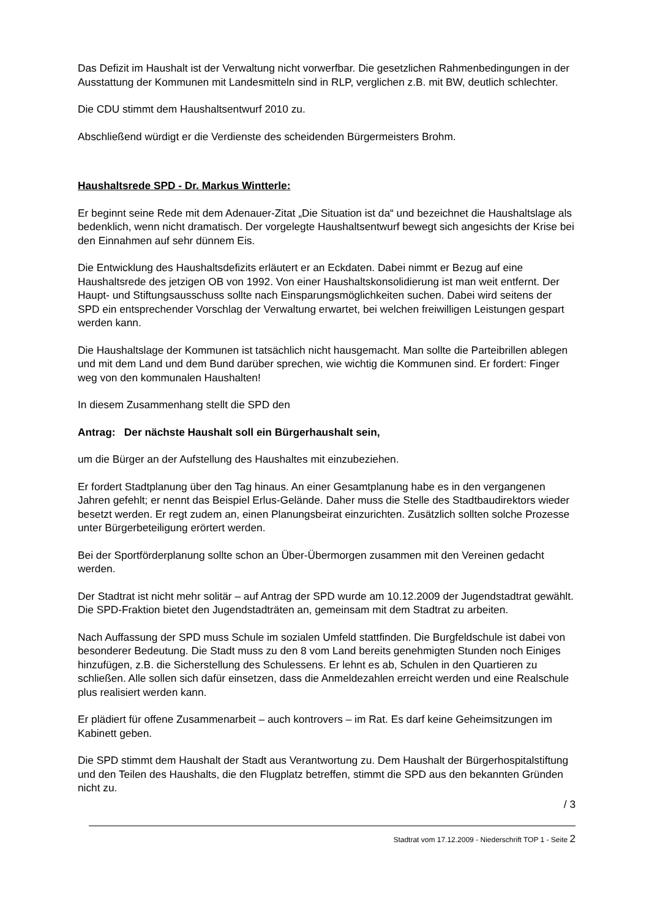Das Defizit im Haushalt ist der Verwaltung nicht vorwerfbar. Die gesetzlichen Rahmenbedingungen in der Ausstattung der Kommunen mit Landesmitteln sind in RLP, verglichen z.B. mit BW, deutlich schlechter.
Die CDU stimmt dem Haushaltsentwurf 2010 zu.
Abschließend würdigt er die Verdienste des scheidenden Bürgermeisters Brohm.
Haushaltsrede SPD - Dr. Markus Wintterle:
Er beginnt seine Rede mit dem Adenauer-Zitat „Die Situation ist da“ und bezeichnet die Haushaltslage als bedenklich, wenn nicht dramatisch. Der vorgelegte Haushaltsentwurf bewegt sich angesichts der Krise bei den Einnahmen auf sehr dünnem Eis.
Die Entwicklung des Haushaltsdefizits erläutert er an Eckdaten. Dabei nimmt er Bezug auf eine Haushaltsrede des jetzigen OB von 1992. Von einer Haushaltskonsolidierung ist man weit entfernt. Der Haupt- und Stiftungsausschuss sollte nach Einsparungsmöglichkeiten suchen. Dabei wird seitens der SPD ein entsprechender Vorschlag der Verwaltung erwartet, bei welchen freiwilligen Leistungen gespart werden kann.
Die Haushaltslage der Kommunen ist tatsächlich nicht hausgemacht. Man sollte die Parteibrillen ablegen und mit dem Land und dem Bund darüber sprechen, wie wichtig die Kommunen sind. Er fordert: Finger weg von den kommunalen Haushalten!
In diesem Zusammenhang stellt die SPD den
Antrag: Der nächste Haushalt soll ein Bürgerhaushalt sein,
um die Bürger an der Aufstellung des Haushaltes mit einzubeziehen.
Er fordert Stadtplanung über den Tag hinaus. An einer Gesamtplanung habe es in den vergangenen Jahren gefehlt; er nennt das Beispiel Erlus-Gelände. Daher muss die Stelle des Stadtbaudirektors wieder besetzt werden. Er regt zudem an, einen Planungsbeirat einzurichten. Zusätzlich sollten solche Prozesse unter Bürgerbeteiligung erörtert werden.
Bei der Sportförderplanung sollte schon an Über-Übermorgen zusammen mit den Vereinen gedacht werden.
Der Stadtrat ist nicht mehr solitär – auf Antrag der SPD wurde am 10.12.2009 der Jugendstadtrat gewählt. Die SPD-Fraktion bietet den Jugendstadträten an, gemeinsam mit dem Stadtrat zu arbeiten.
Nach Auffassung der SPD muss Schule im sozialen Umfeld stattfinden. Die Burgfeldschule ist dabei von besonderer Bedeutung. Die Stadt muss zu den 8 vom Land bereits genehmigten Stunden noch Einiges hinzufügen, z.B. die Sicherstellung des Schulessens. Er lehnt es ab, Schulen in den Quartieren zu schließen. Alle sollen sich dafür einsetzen, dass die Anmeldezahlen erreicht werden und eine Realschule plus realisiert werden kann.
Er plädiert für offene Zusammenarbeit – auch kontrovers – im Rat. Es darf keine Geheimsitzungen im Kabinett geben.
Die SPD stimmt dem Haushalt der Stadt aus Verantwortung zu. Dem Haushalt der Bürgerhospitalstiftung und den Teilen des Haushalts, die den Flugplatz betreffen, stimmt die SPD aus den bekannten Gründen nicht zu.
/ 3
Stadtrat vom 17.12.2009 - Niederschrift TOP 1 - Seite 2